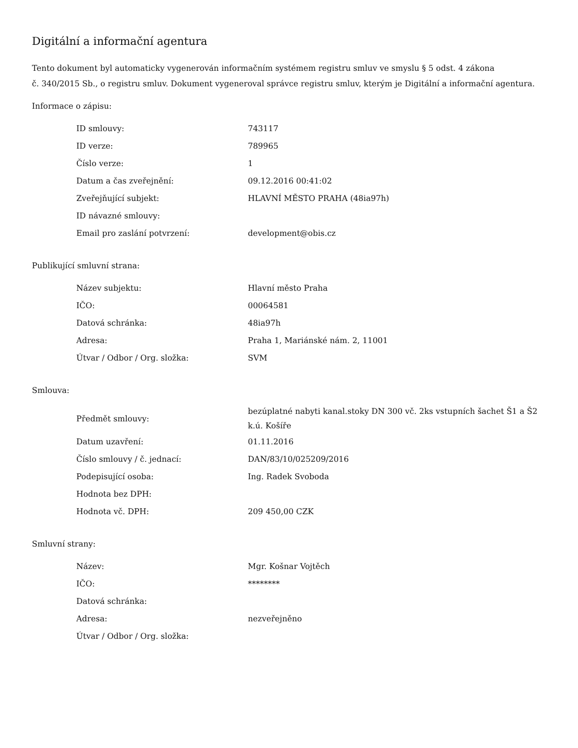Digitální a informační agentura
Tento dokument byl automaticky vygenerován informačním systémem registru smluv ve smyslu § 5 odst. 4 zákona
č. 340/2015 Sb., o registru smluv. Dokument vygeneroval správce registru smluv, kterým je Digitální a informační agentura.
Informace o zápisu:
| ID smlouvy: | 743117 |
| ID verze: | 789965 |
| Číslo verze: | 1 |
| Datum a čas zveřejnění: | 09.12.2016 00:41:02 |
| Zveřejňující subjekt: | HLAVNÍ MĚSTO PRAHA (48ia97h) |
| ID návazné smlouvy: | |
| Email pro zaslání potvrzení: | development@obis.cz |
Publikující smluvní strana:
| Název subjektu: | Hlavní město Praha |
| IČO: | 00064581 |
| Datová schránka: | 48ia97h |
| Adresa: | Praha 1, Mariánské nám. 2, 11001 |
| Útvar / Odbor / Org. složka: | SVM |
Smlouva:
| Předmět smlouvy: | bezúplatné nabyti kanal.stoky DN 300 vč. 2ks vstupních šachet Š1 a Š2 k.ú. Košíře |
| Datum uzavření: | 01.11.2016 |
| Číslo smlouvy / č. jednací: | DAN/83/10/025209/2016 |
| Podepisující osoba: | Ing. Radek Svoboda |
| Hodnota bez DPH: | |
| Hodnota vč. DPH: | 209 450,00 CZK |
Smluvní strany:
| Název: | Mgr. Košnar Vojtěch |
| IČO: | ******** |
| Datová schránka: | |
| Adresa: | nezveřejněno |
| Útvar / Odbor / Org. složka: | |